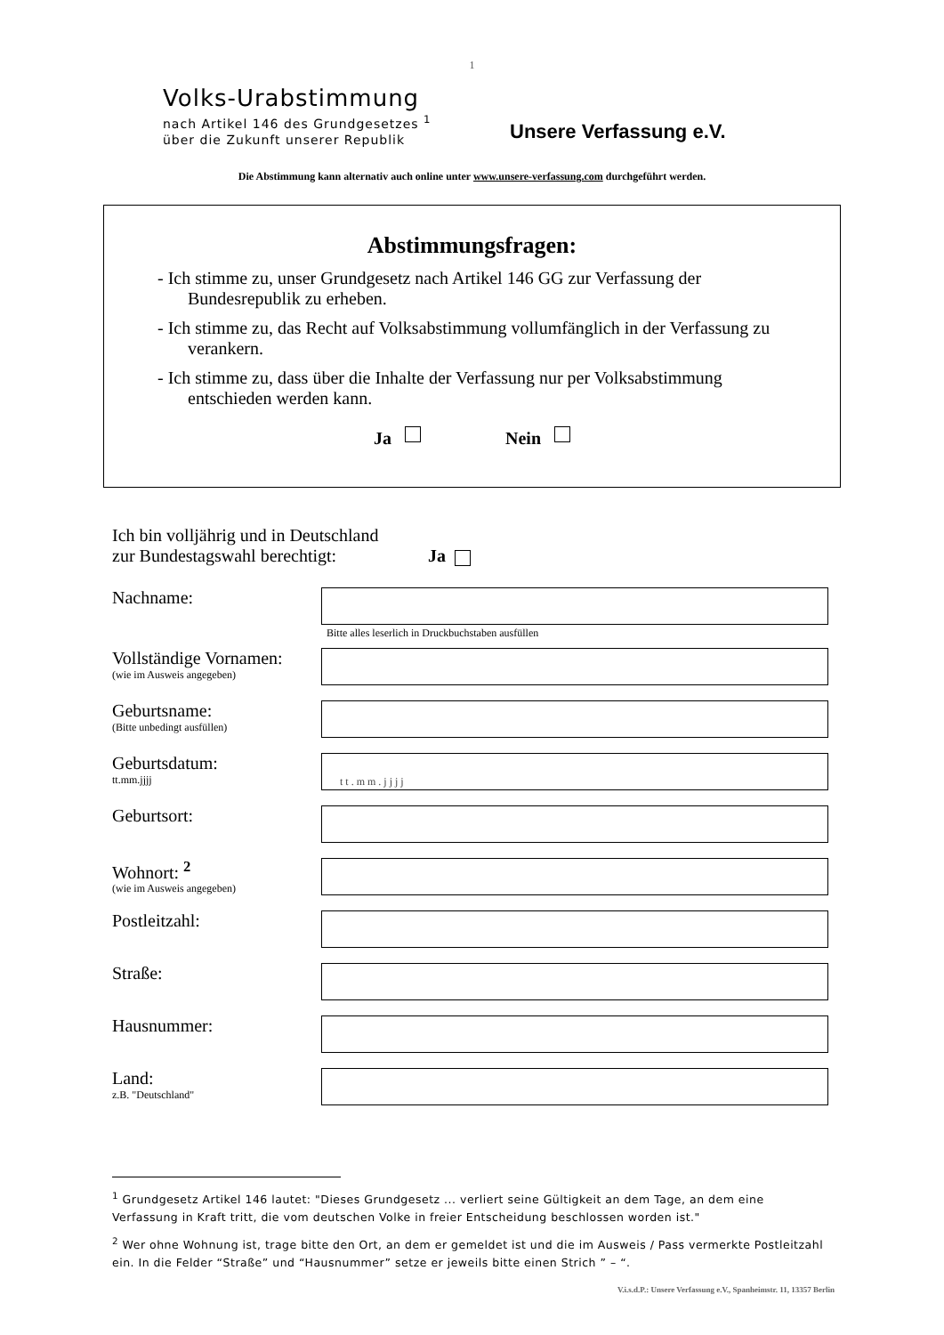1
Volks-Urabstimmung
nach Artikel 146 des Grundgesetzes <sup>1</sup>
über die Zukunft unserer Republik
Unsere Verfassung e.V.
Die Abstimmung kann alternativ auch online unter www.unsere-verfassung.com durchgeführt werden.
Abstimmungsfragen:
- Ich stimme zu, unser Grundgesetz nach Artikel 146 GG zur Verfassung der Bundesrepublik zu erheben.
- Ich stimme zu, das Recht auf Volksabstimmung vollumfänglich in der Verfassung zu verankern.
- Ich stimme zu, dass über die Inhalte der Verfassung nur per Volksabstimmung entschieden werden kann.
Ja Nein
Ich bin volljährig und in Deutschland
zur Bundestagswahl berechtigt:
Ja
Nachname:
Bitte alles leserlich in Druckbuchstaben ausfüllen
Vollständige Vornamen:
(wie im Ausweis angegeben)
Geburtsname:
(Bitte unbedingt ausfüllen)
Geburtsdatum:
tt.mm.jjjj
tt.mm.jjjj
Geburtsort:
Wohnort: <sup>2</sup>
(wie im Ausweis angegeben)
Postleitzahl:
Straße:
Hausnummer:
Land:
z.B. "Deutschland"
<sup>1</sup> Grundgesetz Artikel 146 lautet: "Dieses Grundgesetz ... verliert seine Gültigkeit an dem Tage, an dem eine Verfassung in Kraft tritt, die vom deutschen Volke in freier Entscheidung beschlossen worden ist."
<sup>2</sup> Wer ohne Wohnung ist, trage bitte den Ort, an dem er gemeldet ist und die im Ausweis / Pass vermerkte Postleitzahl ein. In die Felder “Straße” und “Hausnummer” setze er jeweils bitte einen Strich ” – “.
V.i.s.d.P.: Unsere Verfassung e.V., Spanheimstr. 11, 13357 Berlin